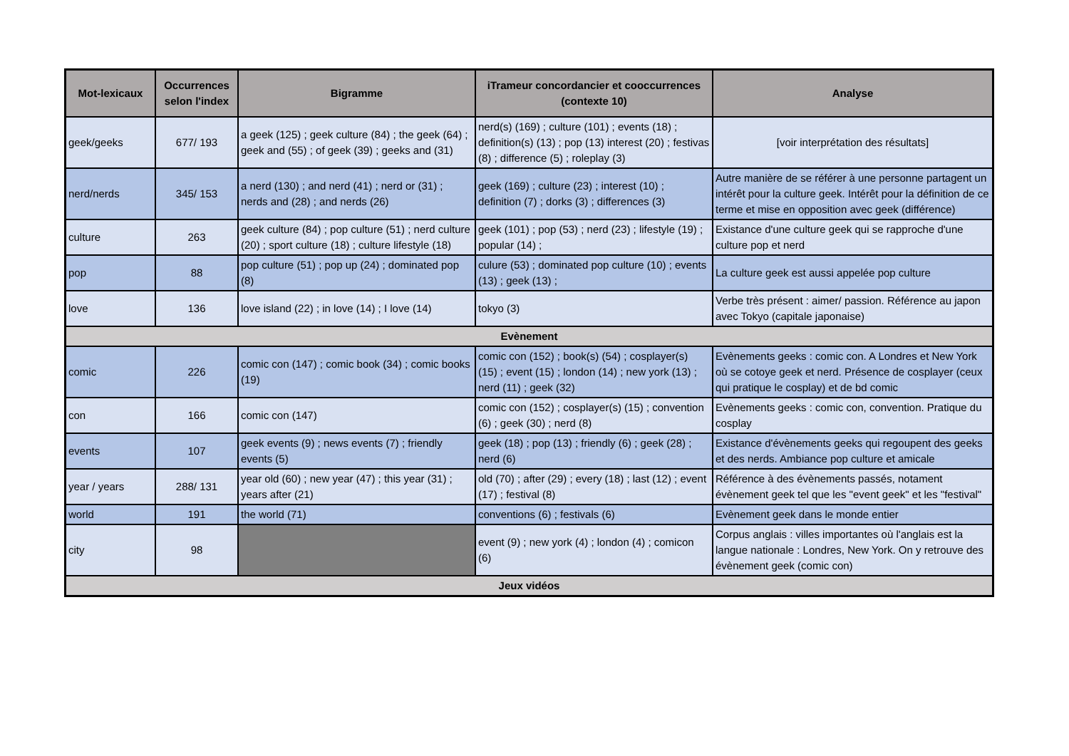| Mot-lexicaux | Occurrences selon l'index | Bigramme | iTrameur concordancier et cooccurrences (contexte 10) | Analyse |
| --- | --- | --- | --- | --- |
| geek/geeks | 677/ 193 | a geek (125) ; geek culture (84) ; the geek (64) ; geek and (55) ; of geek (39) ; geeks and (31) | nerd(s) (169) ; culture (101) ; events (18) ; definition(s) (13) ; pop (13) interest (20) ; festivas (8) ; difference (5) ; roleplay (3) | [voir interprétation des résultats] |
| nerd/nerds | 345/ 153 | a nerd (130) ; and nerd (41) ; nerd or (31) ; nerds and (28) ; and nerds (26) | geek (169) ; culture (23) ; interest (10) ; definition (7) ; dorks (3) ; differences (3) | Autre manière de se référer à une personne partagent un intérêt pour la culture geek. Intérêt pour la définition de ce terme et mise en opposition avec geek (différence) |
| culture | 263 | geek culture (84) ; pop culture (51) ; nerd culture (20) ; sport culture (18) ; culture lifestyle (18) | geek (101) ; pop (53) ; nerd (23) ; lifestyle (19) ; popular (14) ; | Existance d'une culture geek qui se rapproche d'une culture pop et nerd |
| pop | 88 | pop culture (51) ; pop up (24) ; dominated pop (8) | culure (53) ; dominated pop culture (10) ; events (13) ; geek (13) ; | La culture geek est aussi appelée pop culture |
| love | 136 | love island (22) ; in love (14) ; I love (14) | tokyo (3) | Verbe très présent : aimer/ passion. Référence au japon avec Tokyo (capitale japonaise) |
| Evènement | | | | |
| comic | 226 | comic con (147) ; comic book (34) ; comic books (19) | comic con (152) ; book(s) (54) ; cosplayer(s) (15) ; event (15) ; london (14) ; new york (13) ; nerd (11) ; geek (32) | Evènements geeks : comic con. A Londres et New York où se cotoye geek et nerd. Présence de cosplayer (ceux qui pratique le cosplay) et de bd comic |
| con | 166 | comic con (147) | comic con (152) ; cosplayer(s) (15) ; convention (6) ; geek (30) ; nerd (8) | Evènements geeks : comic con, convention. Pratique du cosplay |
| events | 107 | geek events (9) ; news events (7) ; friendly events (5) | geek (18) ; pop (13) ; friendly (6) ; geek (28) ; nerd (6) | Existance d'évènements geeks qui regoupent des geeks et des nerds. Ambiance pop culture et amicale |
| year / years | 288/ 131 | year old (60) ; new year (47) ; this year (31) ; years after (21) | old (70) ; after (29) ; every (18) ; last (12) ; event (17) ; festival (8) | Référence à des évènements passés, notament évènement geek tel que les "event geek" et les "festival" |
| world | 191 | the world (71) | conventions (6) ; festivals (6) | Evènement geek dans le monde entier |
| city | 98 | | event (9) ; new york (4) ; london (4) ; comicon (6) | Corpus anglais : villes importantes où l'anglais est la langue nationale : Londres, New York. On y retrouve des évènement geek (comic con) |
| Jeux vidéos | | | | |